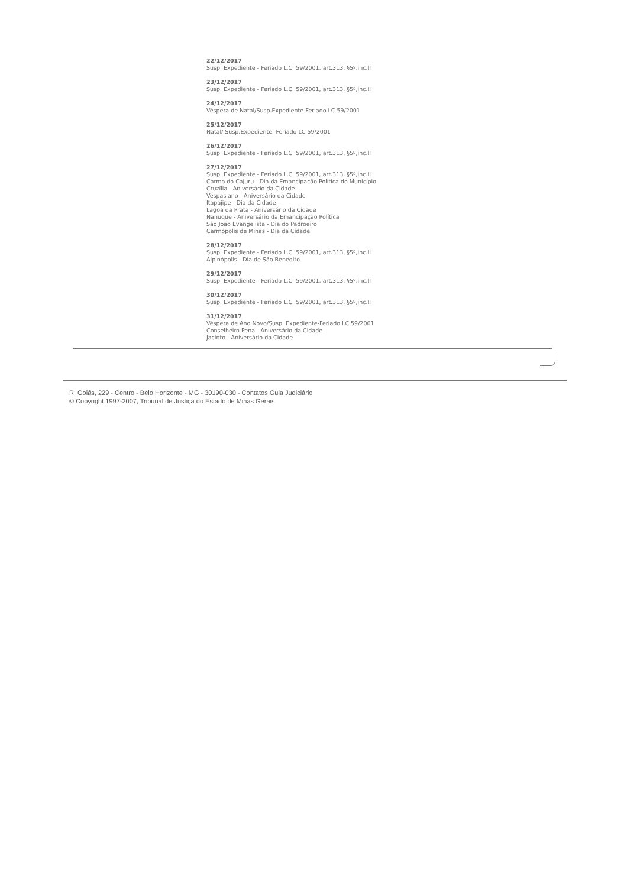22/12/2017
Susp. Expediente - Feriado L.C. 59/2001, art.313, §5º,inc.II
23/12/2017
Susp. Expediente - Feriado L.C. 59/2001, art.313, §5º,inc.II
24/12/2017
Véspera de Natal/Susp.Expediente-Feriado LC 59/2001
25/12/2017
Natal/ Susp.Expediente- Feriado LC 59/2001
26/12/2017
Susp. Expediente - Feriado L.C. 59/2001, art.313, §5º,inc.II
27/12/2017
Susp. Expediente - Feriado L.C. 59/2001, art.313, §5º,inc.II
Carmo do Cajuru - Dia da Emancipação Política do Município
Cruzília - Aniversário da Cidade
Vespasiano - Aniversário da Cidade
Itapajipe - Dia da Cidade
Lagoa da Prata - Aniversário da Cidade
Nanuque - Aniversário da Emancipação Política
São João Evangelista - Dia do Padroeiro
Carmópolis de Minas - Dia da Cidade
28/12/2017
Susp. Expediente - Feriado L.C. 59/2001, art.313, §5º,inc.II
Alpinópolis - Dia de São Benedito
29/12/2017
Susp. Expediente - Feriado L.C. 59/2001, art.313, §5º,inc.II
30/12/2017
Susp. Expediente - Feriado L.C. 59/2001, art.313, §5º,inc.II
31/12/2017
Véspera de Ano Novo/Susp. Expediente-Feriado LC 59/2001
Conselheiro Pena - Aniversário da Cidade
Jacinto - Aniversário da Cidade
R. Goiás, 229 - Centro - Belo Horizonte - MG - 30190-030 - Contatos Guia Judiciário
© Copyright 1997-2007, Tribunal de Justiça do Estado de Minas Gerais